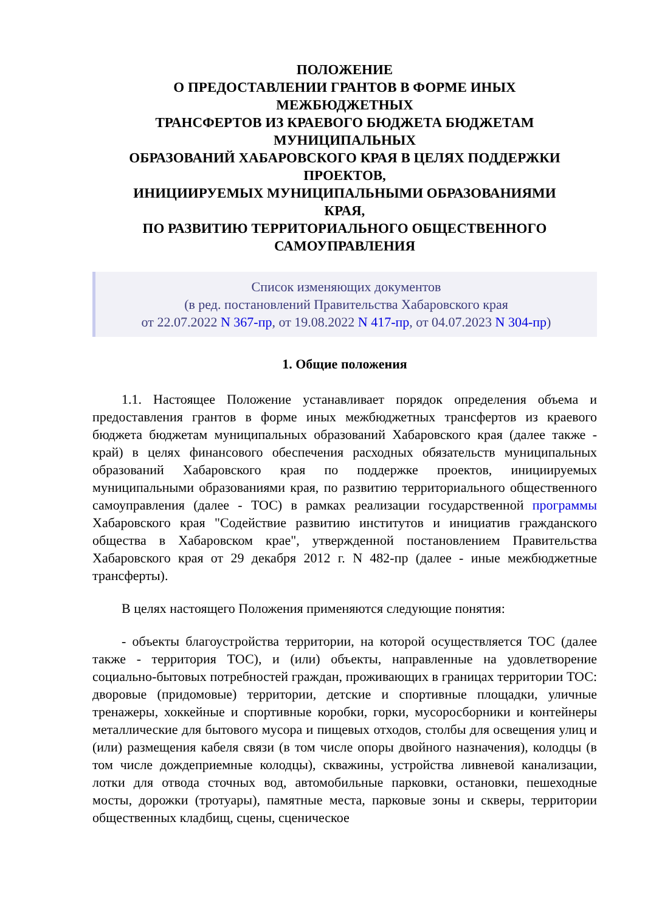ПОЛОЖЕНИЕ
О ПРЕДОСТАВЛЕНИИ ГРАНТОВ В ФОРМЕ ИНЫХ
МЕЖБЮДЖЕТНЫХ
ТРАНСФЕРТОВ ИЗ КРАЕВОГО БЮДЖЕТА БЮДЖЕТАМ
МУНИЦИПАЛЬНЫХ
ОБРАЗОВАНИЙ ХАБАРОВСКОГО КРАЯ В ЦЕЛЯХ ПОДДЕРЖКИ
ПРОЕКТОВ,
ИНИЦИИРУЕМЫХ МУНИЦИПАЛЬНЫМИ ОБРАЗОВАНИЯМИ
КРАЯ,
ПО РАЗВИТИЮ ТЕРРИТОРИАЛЬНОГО ОБЩЕСТВЕННОГО
САМОУПРАВЛЕНИЯ
Список изменяющих документов
(в ред. постановлений Правительства Хабаровского края
от 22.07.2022 N 367-пр, от 19.08.2022 N 417-пр, от 04.07.2023 N 304-пр)
1. Общие положения
1.1. Настоящее Положение устанавливает порядок определения объема и предоставления грантов в форме иных межбюджетных трансфертов из краевого бюджета бюджетам муниципальных образований Хабаровского края (далее также - край) в целях финансового обеспечения расходных обязательств муниципальных образований Хабаровского края по поддержке проектов, инициируемых муниципальными образованиями края, по развитию территориального общественного самоуправления (далее - ТОС) в рамках реализации государственной программы Хабаровского края "Содействие развитию институтов и инициатив гражданского общества в Хабаровском крае", утвержденной постановлением Правительства Хабаровского края от 29 декабря 2012 г. N 482-пр (далее - иные межбюджетные трансферты).
В целях настоящего Положения применяются следующие понятия:
- объекты благоустройства территории, на которой осуществляется ТОС (далее также - территория ТОС), и (или) объекты, направленные на удовлетворение социально-бытовых потребностей граждан, проживающих в границах территории ТОС: дворовые (придомовые) территории, детские и спортивные площадки, уличные тренажеры, хоккейные и спортивные коробки, горки, мусоросборники и контейнеры металлические для бытового мусора и пищевых отходов, столбы для освещения улиц и (или) размещения кабеля связи (в том числе опоры двойного назначения), колодцы (в том числе дождеприемные колодцы), скважины, устройства ливневой канализации, лотки для отвода сточных вод, автомобильные парковки, остановки, пешеходные мосты, дорожки (тротуары), памятные места, парковые зоны и скверы, территории общественных кладбищ, сцены, сценическое